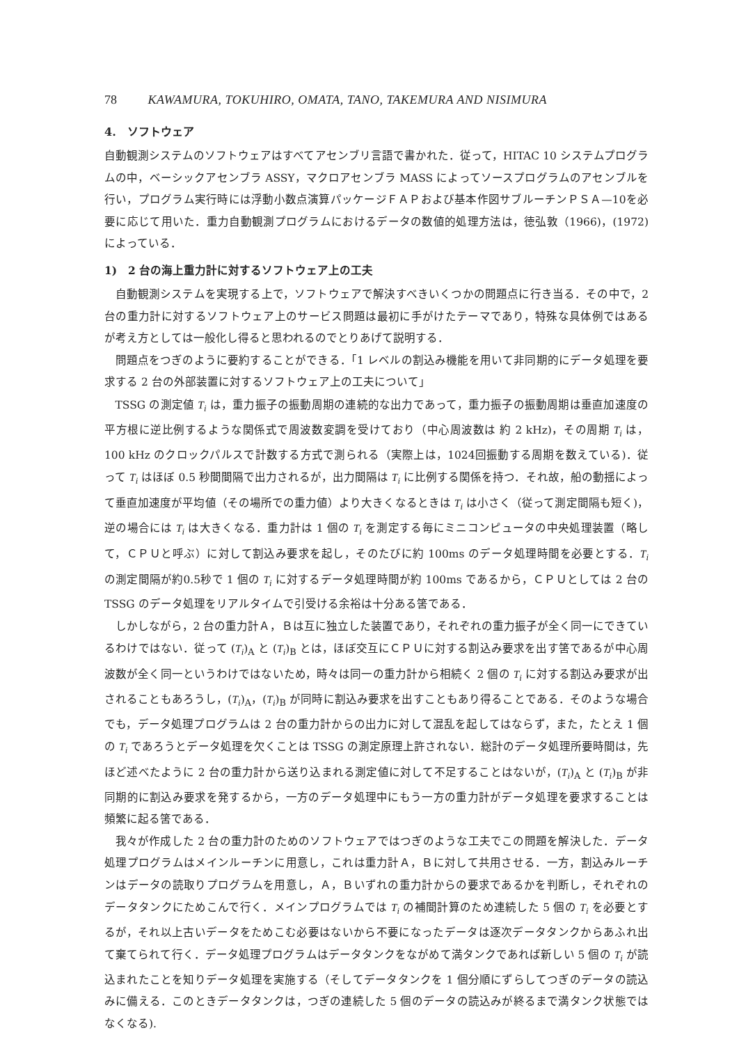78 KAWAMURA, TOKUHIRO, OMATA, TANO, TAKEMURA AND NISIMURA
4.　ソフトウェア
自動観測システムのソフトウェアはすべてアセンブリ言語で書かれた．従って，HITAC 10 システムプログラムの中，ベーシックアセンブラ ASSY，マクロアセンブラ MASS によってソースプログラムのアセンブルを行い，プログラム実行時には浮動小数点演算パッケージＦＡＰおよび基本作図サブルーチンＰＳＡ—10を必要に応じて用いた．重力自動観測プログラムにおけるデータの数値的処理方法は，徳弘敦（1966)，(1972) によっている．
1)　2 台の海上重力計に対するソフトウェア上の工夫
自動観測システムを実現する上で，ソフトウェアで解決すべきいくつかの問題点に行き当る．その中で，2 台の重力計に対するソフトウェア上のサービス問題は最初に手がけたテーマであり，特殊な具体例ではあるが考え方としては一般化し得ると思われるのでとりあげて説明する．
問題点をつぎのように要約することができる．「1 レベルの割込み機能を用いて非同期的にデータ処理を要求する 2 台の外部装置に対するソフトウェア上の工夫について」
TSSG の測定値 T<sub>i</sub> は，重力振子の振動周期の連続的な出力であって，重力振子の振動周期は垂直加速度の平方根に逆比例するような関係式で周波数変調を受けており（中心周波数は 約 2 kHz)，その周期 T<sub>i</sub> は，100 kHz のクロックパルスで計数する方式で測られる（実際上は，1024回振動する周期を数えている)．従って T<sub>i</sub> はほぼ 0.5 秒間間隔で出力されるが，出力間隔は T<sub>i</sub> に比例する関係を持つ．それ故，船の動揺によって垂直加速度が平均値（その場所での重力値）より大きくなるときは T<sub>i</sub> は小さく（従って測定間隔も短く)，逆の場合には T<sub>i</sub> は大きくなる．重力計は 1 個の T<sub>i</sub> を測定する毎にミニコンピュータの中央処理装置（略して，ＣＰＵと呼ぶ）に対して割込み要求を起し，そのたびに約 100ms のデータ処理時間を必要とする．T<sub>i</sub> の測定間隔が約0.5秒で 1 個の T<sub>i</sub> に対するデータ処理時間が約 100ms であるから，ＣＰＵとしては 2 台の TSSG のデータ処理をリアルタイムで引受ける余裕は十分ある筈である．
しかしながら，2 台の重力計Ａ，Ｂは互に独立した装置であり，それぞれの重力振子が全く同一にできているわけではない．従って (T<sub>i</sub>)<sub>A</sub> と (T<sub>i</sub>)<sub>B</sub> とは，ほぼ交互にＣＰＵに対する割込み要求を出す筈であるが中心周波数が全く同一というわけではないため，時々は同一の重力計から相続く 2 個の T<sub>i</sub> に対する割込み要求が出されることもあろうし，(T<sub>i</sub>)<sub>A</sub>，(T<sub>i</sub>)<sub>B</sub> が同時に割込み要求を出すこともあり得ることである．そのような場合でも，データ処理プログラムは 2 台の重力計からの出力に対して混乱を起してはならず，また，たとえ 1 個の T<sub>i</sub> であろうとデータ処理を欠くことは TSSG の測定原理上許されない．総計のデータ処理所要時間は，先ほど述べたように 2 台の重力計から送り込まれる測定値に対して不足することはないが，(T<sub>i</sub>)<sub>A</sub> と (T<sub>i</sub>)<sub>B</sub> が非同期的に割込み要求を発するから，一方のデータ処理中にもう一方の重力計がデータ処理を要求することは頻繁に起る筈である．
我々が作成した 2 台の重力計のためのソフトウェアではつぎのような工夫でこの問題を解決した．データ処理プログラムはメインルーチンに用意し，これは重力計Ａ，Ｂに対して共用させる．一方，割込みルーチンはデータの読取りプログラムを用意し，Ａ，Ｂいずれの重力計からの要求であるかを判断し，それぞれのデータタンクにためこんで行く．メインプログラムでは T<sub>i</sub> の補間計算のため連続した 5 個の T<sub>i</sub> を必要とするが，それ以上古いデータをためこむ必要はないから不要になったデータは逐次データタンクからあふれ出て棄てられて行く．データ処理プログラムはデータタンクをながめて満タンクであれば新しい 5 個の T<sub>i</sub> が読込まれたことを知りデータ処理を実施する（そしてデータタンクを 1 個分順にずらしてつぎのデータの読込みに備える．このときデータタンクは，つぎの連続した 5 個のデータの読込みが終るまで満タンク状態ではなくなる).